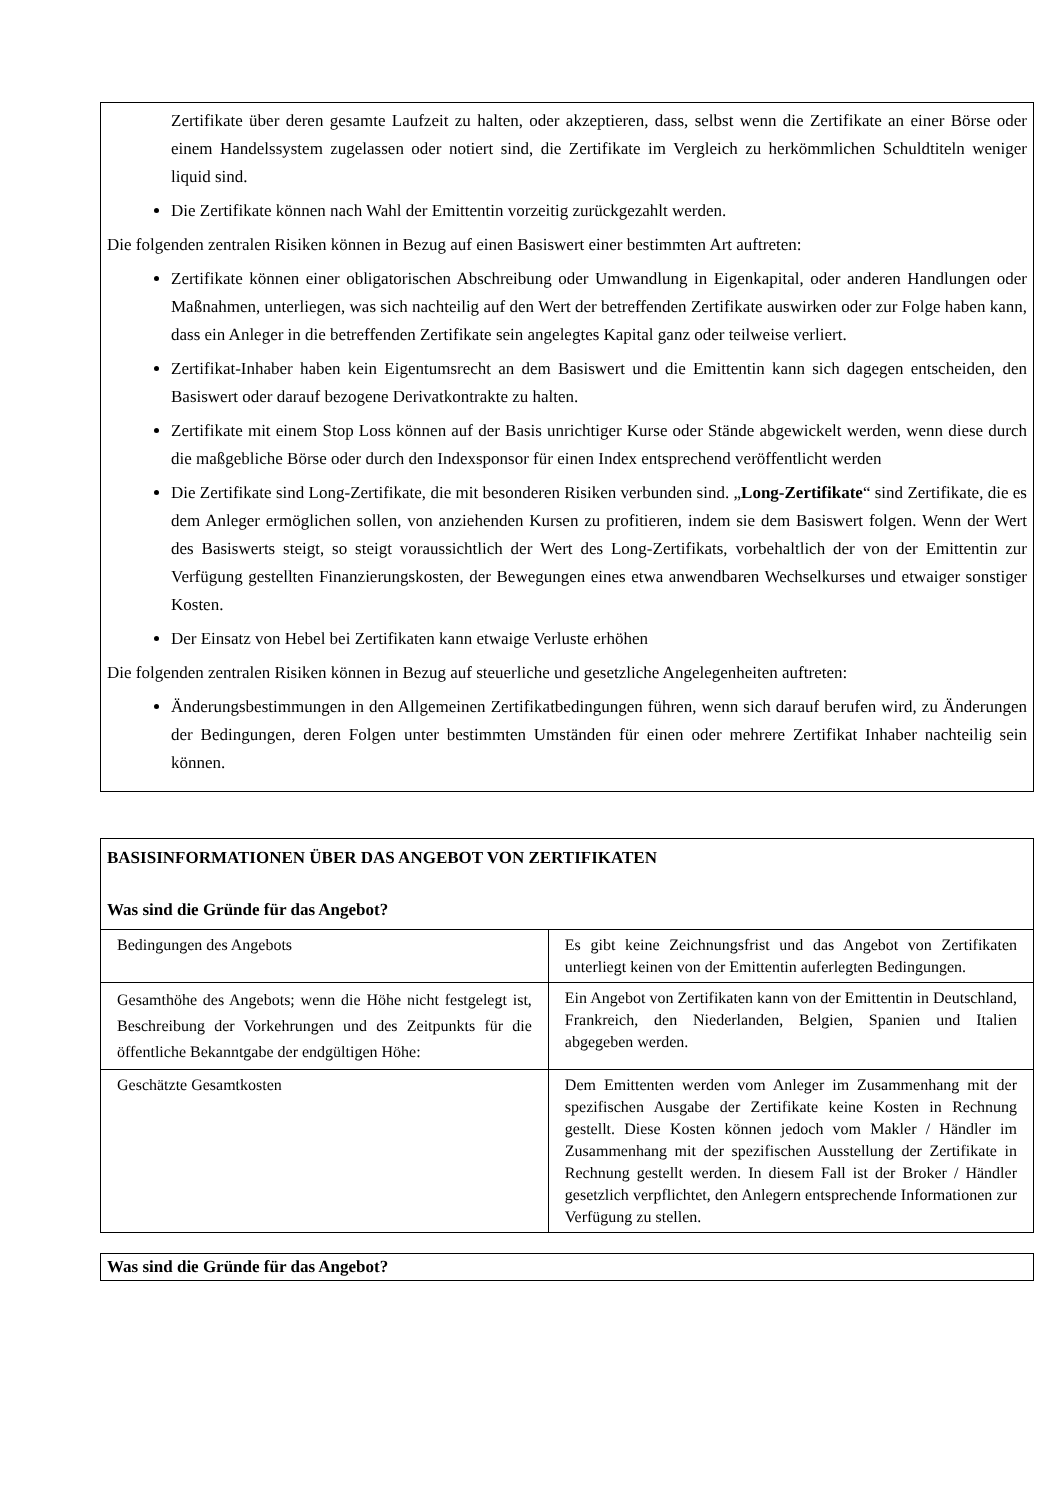Zertifikate über deren gesamte Laufzeit zu halten, oder akzeptieren, dass, selbst wenn die Zertifikate an einer Börse oder einem Handelssystem zugelassen oder notiert sind, die Zertifikate im Vergleich zu herkömmlichen Schuldtiteln weniger liquid sind.
Die Zertifikate können nach Wahl der Emittentin vorzeitig zurückgezahlt werden.
Die folgenden zentralen Risiken können in Bezug auf einen Basiswert einer bestimmten Art auftreten:
Zertifikate können einer obligatorischen Abschreibung oder Umwandlung in Eigenkapital, oder anderen Handlungen oder Maßnahmen, unterliegen, was sich nachteilig auf den Wert der betreffenden Zertifikate auswirken oder zur Folge haben kann, dass ein Anleger in die betreffenden Zertifikate sein angelegtes Kapital ganz oder teilweise verliert.
Zertifikat-Inhaber haben kein Eigentumsrecht an dem Basiswert und die Emittentin kann sich dagegen entscheiden, den Basiswert oder darauf bezogene Derivatkontrakte zu halten.
Zertifikate mit einem Stop Loss können auf der Basis unrichtiger Kurse oder Stände abgewickelt werden, wenn diese durch die maßgebliche Börse oder durch den Indexsponsor für einen Index entsprechend veröffentlicht werden
Die Zertifikate sind Long-Zertifikate, die mit besonderen Risiken verbunden sind. „Long-Zertifikate“ sind Zertifikate, die es dem Anleger ermöglichen sollen, von anziehenden Kursen zu profitieren, indem sie dem Basiswert folgen. Wenn der Wert des Basiswerts steigt, so steigt voraussichtlich der Wert des Long-Zertifikats, vorbehaltlich der von der Emittentin zur Verfügung gestellten Finanzierungskosten, der Bewegungen eines etwa anwendbaren Wechselkurses und etwaiger sonstiger Kosten.
Der Einsatz von Hebel bei Zertifikaten kann etwaige Verluste erhöhen
Die folgenden zentralen Risiken können in Bezug auf steuerliche und gesetzliche Angelegenheiten auftreten:
Änderungsbestimmungen in den Allgemeinen Zertifikatbedingungen führen, wenn sich darauf berufen wird, zu Änderungen der Bedingungen, deren Folgen unter bestimmten Umständen für einen oder mehrere Zertifikat Inhaber nachteilig sein können.
| BASISINFORMATIONEN ÜBER DAS ANGEBOT VON ZERTIFIKATEN Was sind die Gründe für das Angebot? | |
| Bedingungen des Angebots | Es gibt keine Zeichnungsfrist und das Angebot von Zertifikaten unterliegt keinen von der Emittentin auferlegten Bedingungen. |
| Gesamthöhe des Angebots; wenn die Höhe nicht festgelegt ist, Beschreibung der Vorkehrungen und des Zeitpunkts für die öffentliche Bekanntgabe der endgültigen Höhe: | Ein Angebot von Zertifikaten kann von der Emittentin in Deutschland, Frankreich, den Niederlanden, Belgien, Spanien und Italien abgegeben werden. |
| Geschätzte Gesamtkosten | Dem Emittenten werden vom Anleger im Zusammenhang mit der spezifischen Ausgabe der Zertifikate keine Kosten in Rechnung gestellt. Diese Kosten können jedoch vom Makler / Händler im Zusammenhang mit der spezifischen Ausstellung der Zertifikate in Rechnung gestellt werden. In diesem Fall ist der Broker / Händler gesetzlich verpflichtet, den Anlegern entsprechende Informationen zur Verfügung zu stellen. |
Was sind die Gründe für das Angebot?